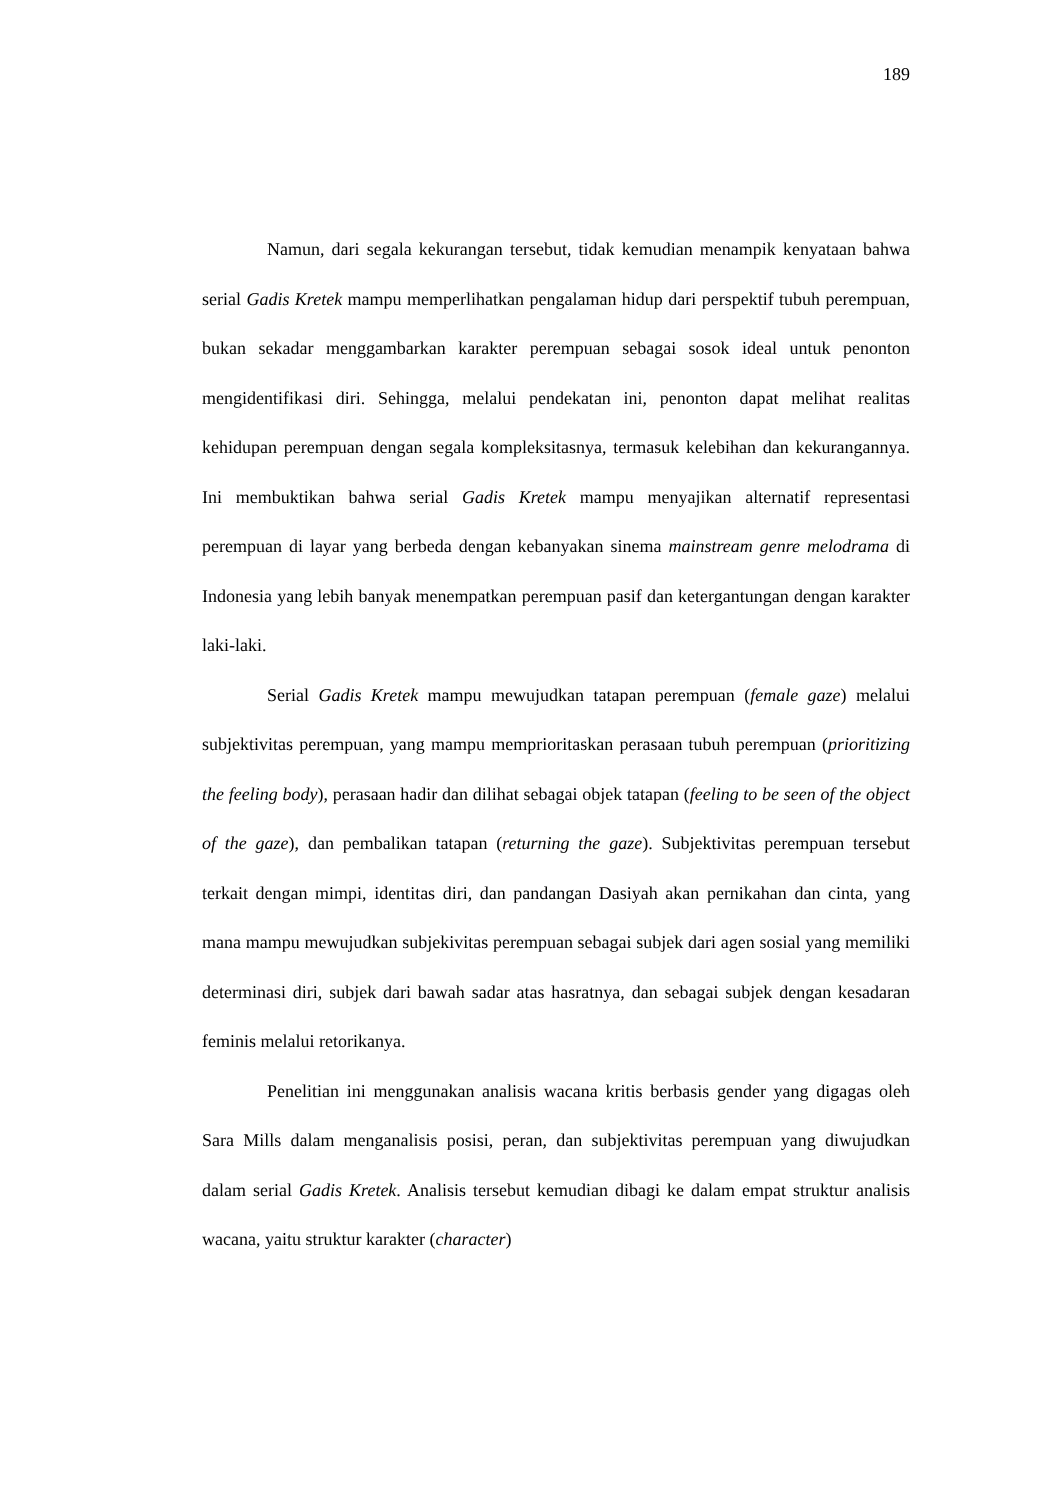189
Namun, dari segala kekurangan tersebut, tidak kemudian menampik kenyataan bahwa serial Gadis Kretek mampu memperlihatkan pengalaman hidup dari perspektif tubuh perempuan, bukan sekadar menggambarkan karakter perempuan sebagai sosok ideal untuk penonton mengidentifikasi diri. Sehingga, melalui pendekatan ini, penonton dapat melihat realitas kehidupan perempuan dengan segala kompleksitasnya, termasuk kelebihan dan kekurangannya. Ini membuktikan bahwa serial Gadis Kretek mampu menyajikan alternatif representasi perempuan di layar yang berbeda dengan kebanyakan sinema mainstream genre melodrama di Indonesia yang lebih banyak menempatkan perempuan pasif dan ketergantungan dengan karakter laki-laki.
Serial Gadis Kretek mampu mewujudkan tatapan perempuan (female gaze) melalui subjektivitas perempuan, yang mampu memprioritaskan perasaan tubuh perempuan (prioritizing the feeling body), perasaan hadir dan dilihat sebagai objek tatapan (feeling to be seen of the object of the gaze), dan pembalikan tatapan (returning the gaze). Subjektivitas perempuan tersebut terkait dengan mimpi, identitas diri, dan pandangan Dasiyah akan pernikahan dan cinta, yang mana mampu mewujudkan subjekivitas perempuan sebagai subjek dari agen sosial yang memiliki determinasi diri, subjek dari bawah sadar atas hasratnya, dan sebagai subjek dengan kesadaran feminis melalui retorikanya.
Penelitian ini menggunakan analisis wacana kritis berbasis gender yang digagas oleh Sara Mills dalam menganalisis posisi, peran, dan subjektivitas perempuan yang diwujudkan dalam serial Gadis Kretek. Analisis tersebut kemudian dibagi ke dalam empat struktur analisis wacana, yaitu struktur karakter (character)